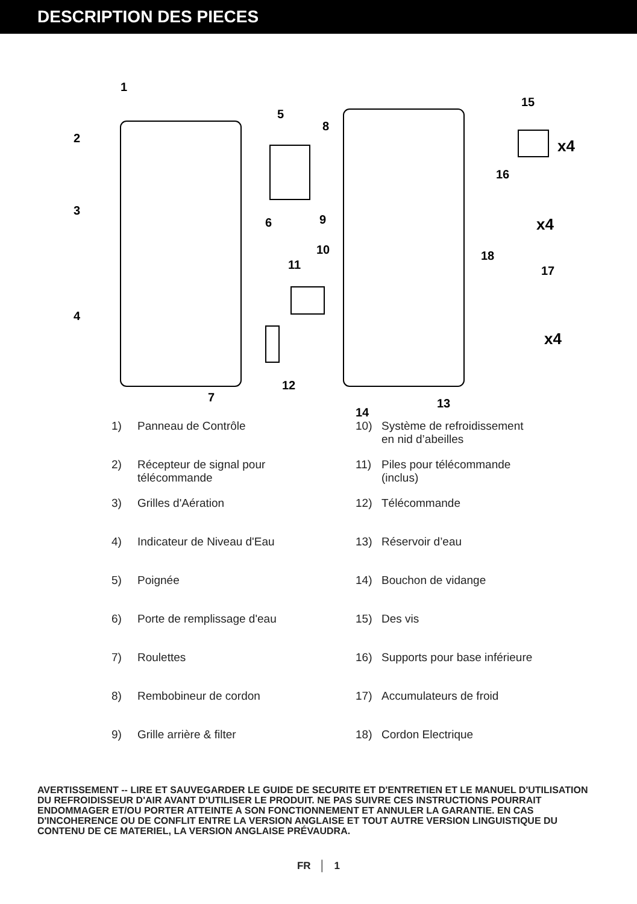DESCRIPTION DES PIECES
1
2
3
4
5
6
7
8
9
10
11
12
13
14
15
16
17
18
x4
x4
x4
1) Panneau de Contrôle
10) Système de refroidissement
en nid d’abeilles
2) Récepteur de signal pour
télécommande
11) Piles pour télécommande
(inclus)
3) Grilles d'Aération
12) Télécommande
4) Indicateur de Niveau d'Eau
13) Réservoir d’eau
5) Poignée
14) Bouchon de vidange
6) Porte de remplissage d'eau
15) Des vis
7) Roulettes
16) Supports pour base inférieure
8) Rembobineur de cordon
17) Accumulateurs de froid
9) Grille arrière & filter
18) Cordon Electrique
AVERTISSEMENT -- LIRE ET SAUVEGARDER LE GUIDE DE SECURITE ET D'ENTRETIEN ET LE MANUEL D'UTILISATION DU REFROIDISSEUR D'AIR AVANT D'UTILISER LE PRODUIT. NE PAS SUIVRE CES INSTRUCTIONS POURRAIT ENDOMMAGER ET/OU PORTER ATTEINTE A SON FONCTIONNEMENT ET ANNULER LA GARANTIE. EN CAS D'INCOHERENCE OU DE CONFLIT ENTRE LA VERSION ANGLAISE ET TOUT AUTRE VERSION LINGUISTIQUE DU CONTENU DE CE MATERIEL, LA VERSION ANGLAISE PRÉVAUDRA.
FR │ 1